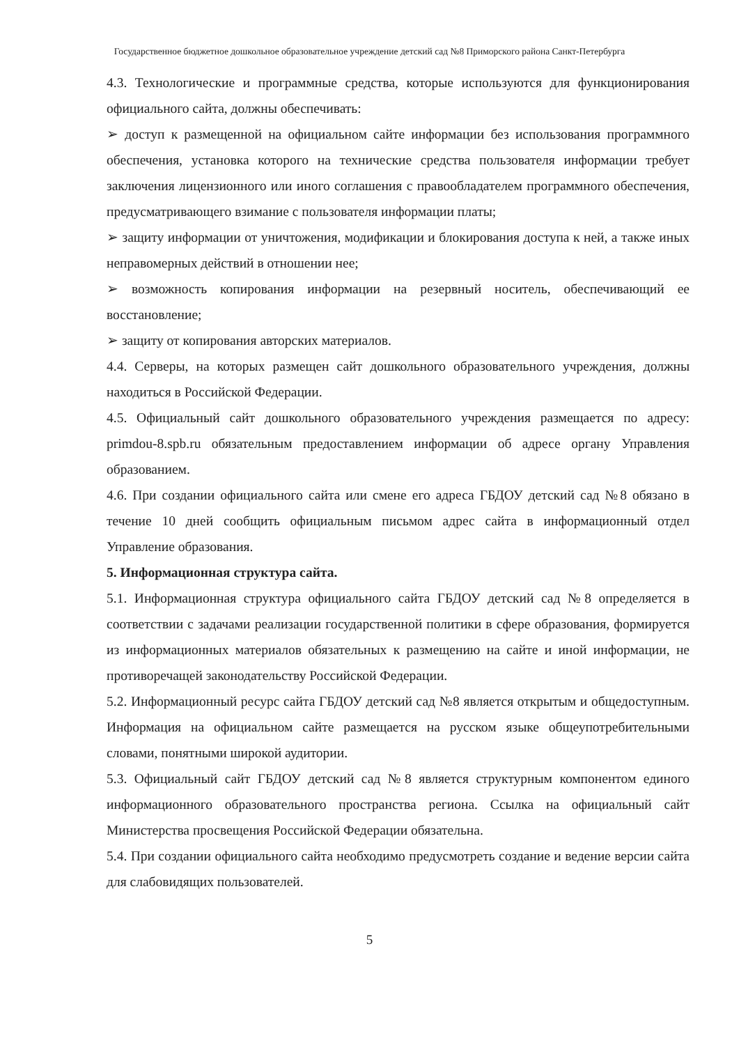Государственное бюджетное дошкольное образовательное учреждение детский сад №8 Приморского района Санкт-Петербурга
4.3. Технологические и программные средства, которые используются для функционирования официального сайта, должны обеспечивать:
➢ доступ к размещенной на официальном сайте информации без использования программного обеспечения, установка которого на технические средства пользователя информации требует заключения лицензионного или иного соглашения с правообладателем программного обеспечения, предусматривающего взимание с пользователя информации платы;
➢ защиту информации от уничтожения, модификации и блокирования доступа к ней, а также иных неправомерных действий в отношении нее;
➢ возможность копирования информации на резервный носитель, обеспечивающий ее восстановление;
➢ защиту от копирования авторских материалов.
4.4. Серверы, на которых размещен сайт дошкольного образовательного учреждения, должны находиться в Российской Федерации.
4.5. Официальный сайт дошкольного образовательного учреждения размещается по адресу: primdou-8.spb.ru обязательным предоставлением информации об адресе органу Управления образованием.
4.6. При создании официального сайта или смене его адреса ГБДОУ детский сад №8 обязано в течение 10 дней сообщить официальным письмом адрес сайта в информационный отдел Управление образования.
5. Информационная структура сайта.
5.1. Информационная структура официального сайта ГБДОУ детский сад №8 определяется в соответствии с задачами реализации государственной политики в сфере образования, формируется из информационных материалов обязательных к размещению на сайте и иной информации, не противоречащей законодательству Российской Федерации.
5.2. Информационный ресурс сайта ГБДОУ детский сад №8 является открытым и общедоступным. Информация на официальном сайте размещается на русском языке общеупотребительными словами, понятными широкой аудитории.
5.3. Официальный сайт ГБДОУ детский сад №8 является структурным компонентом единого информационного образовательного пространства региона. Ссылка на официальный сайт Министерства просвещения Российской Федерации обязательна.
5.4. При создании официального сайта необходимо предусмотреть создание и ведение версии сайта для слабовидящих пользователей.
5